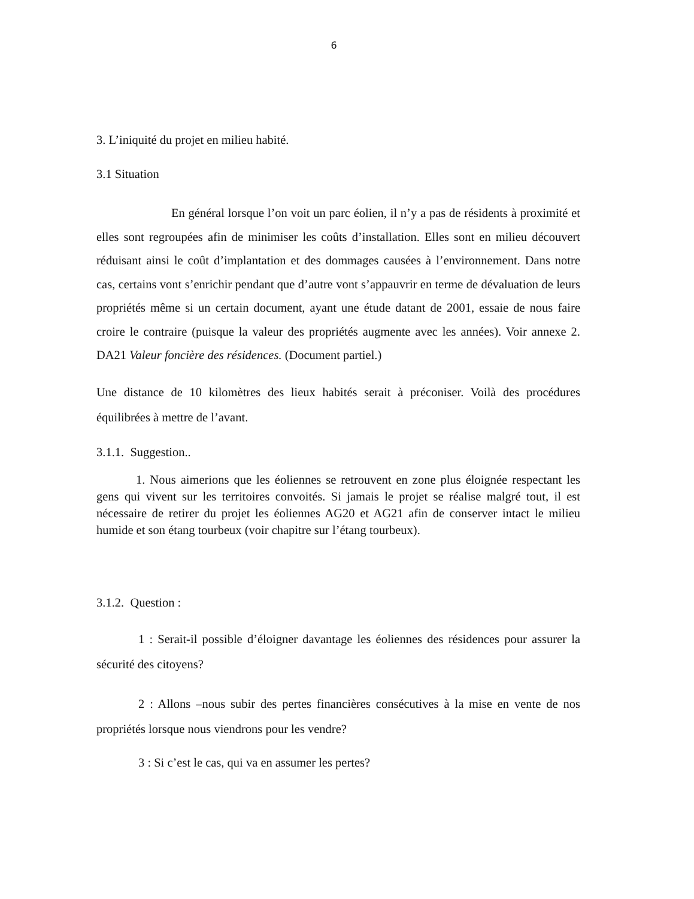6
3. L’iniquité du projet en milieu habité.
3.1 Situation
En général lorsque l’on voit un parc éolien, il n’y a pas de résidents à proximité et elles sont regroupées afin de minimiser les coûts d’installation. Elles sont en milieu découvert réduisant ainsi le coût d’implantation et des dommages causées à l’environnement. Dans notre cas, certains vont s’enrichir pendant que d’autre vont s’appauvrir en terme de dévaluation de leurs propriétés même si un certain document, ayant une étude datant de 2001, essaie de nous faire croire le contraire (puisque la valeur des propriétés augmente avec les années). Voir annexe 2. DA21 Valeur foncière des résidences. (Document partiel.)
Une distance de 10 kilomètres des lieux habités serait à préconiser. Voilà des procédures équilibrées à mettre de l’avant.
3.1.1. Suggestion..
1. Nous aimerions que les éoliennes se retrouvent en zone plus éloignée respectant les gens qui vivent sur les territoires convoités. Si jamais le projet se réalise malgré tout, il est nécessaire de retirer du projet les éoliennes AG20 et AG21 afin de conserver intact le milieu humide et son étang tourbeux (voir chapitre sur l’étang tourbeux).
3.1.2. Question :
1 : Serait-il possible d’éloigner davantage les éoliennes des résidences pour assurer la sécurité des citoyens?
2 : Allons –nous subir des pertes financières consécutives à la mise en vente de nos propriétés lorsque nous viendrons pour les vendre?
3 : Si c’est le cas, qui va en assumer les pertes?